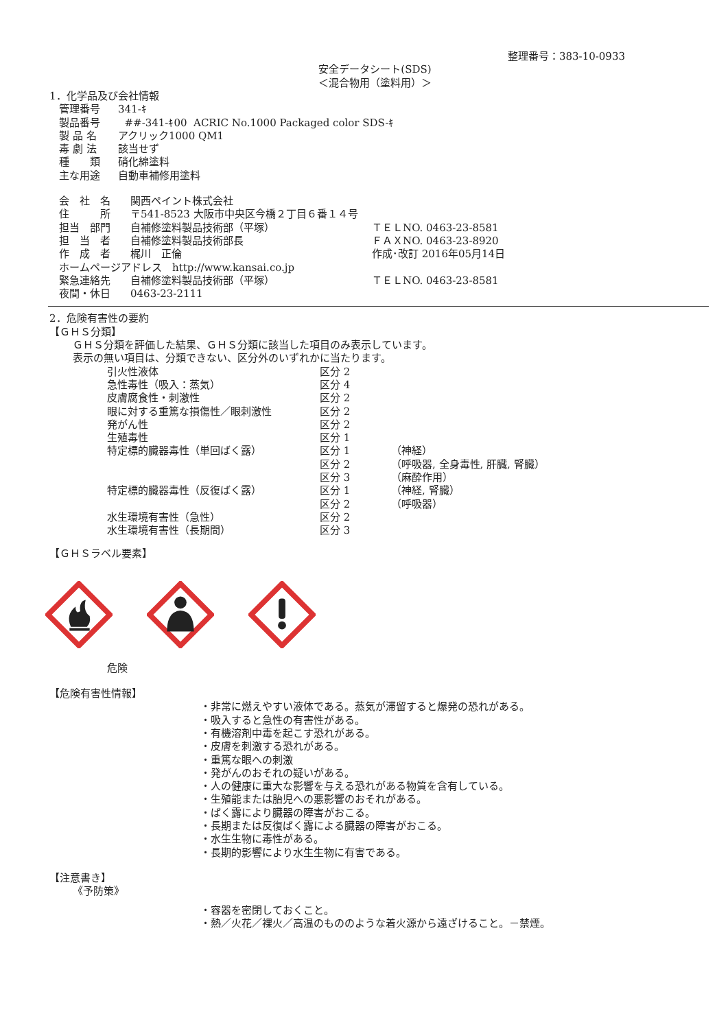整理番号：383-10-0933
安全データシート(SDS)
＜混合物用（塗料用）＞
1．化学品及び会社情報
| 管理番号 | 341-ｷ |
| 製品番号 | ##-341-ｷ00 ACRIC No.1000 Packaged color SDS-ｷ |
| 製 品 名 | アクリック1000 QM1 |
| 毒 劇 法 | 該当せず |
| 種 類 | 硝化綿塗料 |
| 主な用途 | 自動車補修用塗料 |
| 会 社 名 | 関西ペイント株式会社 | |
| 住 所 | 〒541-8523 大阪市中央区今橋２丁目６番１４号 | |
| 担当 部門 | 自補修塗料製品技術部（平塚） | ＴＥＬNO. 0463-23-8581 |
| 担 当 者 | 自補修塗料製品技術部長 | ＦＡＸNO. 0463-23-8920 |
| 作 成 者 | 梶川 正倫 | 作成･改訂 2016年05月14日 |
| ホームページアドレス http://www.kansai.co.jp | | |
| 緊急連絡先 | 自補修塗料製品技術部（平塚） | ＴＥＬNO. 0463-23-8581 |
| 夜間・休日 | 0463-23-2111 | |
2．危険有害性の要約
【ＧＨＳ分類】
ＧＨＳ分類を評価した結果、ＧＨＳ分類に該当した項目のみ表示しています。
表示の無い項目は、分類できない、区分外のいずれかに当たります。
| 引火性液体 | 区分 2 | |
| 急性毒性（吸入：蒸気） | 区分 4 | |
| 皮膚腐食性・刺激性 | 区分 2 | |
| 眼に対する重篤な損傷性／眼刺激性 | 区分 2 | |
| 発がん性 | 区分 2 | |
| 生殖毒性 | 区分 1 | |
| 特定標的臓器毒性（単回ばく露） | 区分 1 | （神経） |
| | 区分 2 | （呼吸器, 全身毒性, 肝臓, 腎臓） |
| | 区分 3 | （麻酔作用） |
| 特定標的臓器毒性（反復ばく露） | 区分 1 | （神経, 腎臓） |
| | 区分 2 | （呼吸器） |
| 水生環境有害性（急性） | 区分 2 | |
| 水生環境有害性（長期間） | 区分 3 | |
【ＧＨＳラベル要素】
危険
【危険有害性情報】
・非常に燃えやすい液体である。蒸気が滞留すると爆発の恐れがある。
・吸入すると急性の有害性がある。
・有機溶剤中毒を起こす恐れがある。
・皮膚を刺激する恐れがある。
・重篤な眼への刺激
・発がんのおそれの疑いがある。
・人の健康に重大な影響を与える恐れがある物質を含有している。
・生殖能または胎児への悪影響のおそれがある。
・ばく露により臓器の障害がおこる。
・長期または反復ばく露による臓器の障害がおこる。
・水生生物に毒性がある。
・長期的影響により水生生物に有害である。
【注意書き】
《予防策》
・容器を密閉しておくこと。
・熱／火花／裸火／高温のもののような着火源から遠ざけること。－禁煙。